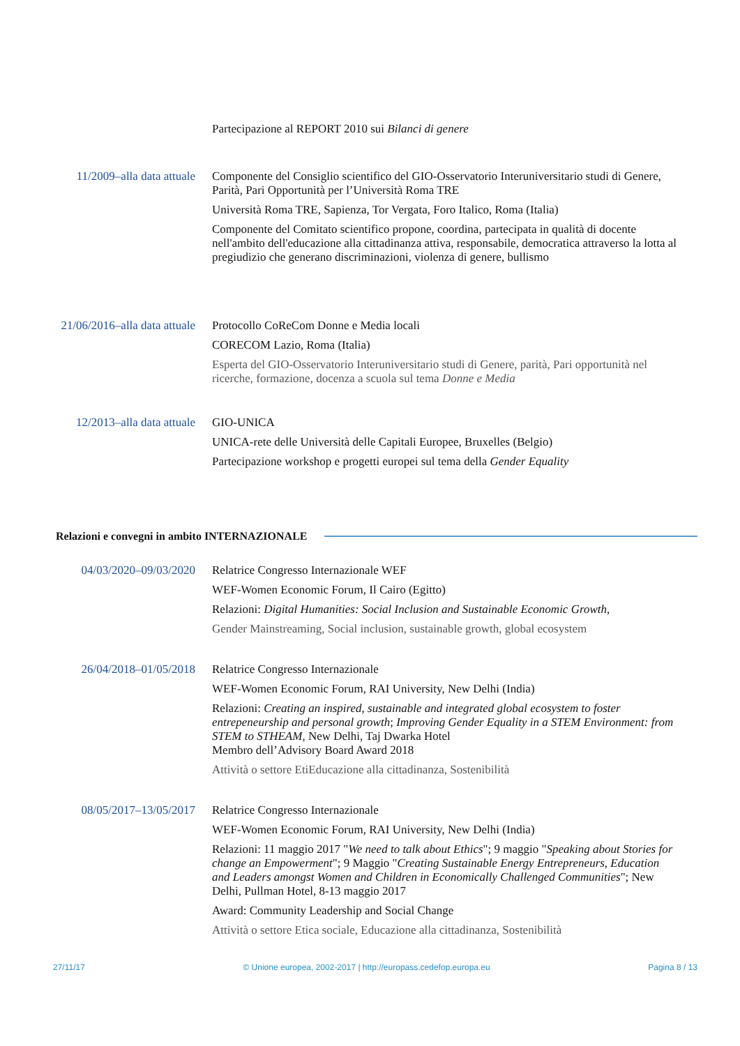Partecipazione al REPORT 2010 sui Bilanci di genere
11/2009–alla data attuale
Componente del Consiglio scientifico del GIO-Osservatorio Interuniversitario studi di Genere, Parità, Pari Opportunità per l’Università Roma TRE
Università Roma TRE, Sapienza, Tor Vergata, Foro Italico, Roma (Italia)
Componente del Comitato scientifico propone, coordina, partecipata in qualità di docente nell'ambito dell'educazione alla cittadinanza attiva, responsabile, democratica attraverso la lotta al pregiudizio che generano discriminazioni, violenza di genere, bullismo
21/06/2016–alla data attuale
Protocollo CoReCom Donne e Media locali
CORECOM Lazio, Roma (Italia)
Esperta del GIO-Osservatorio Interuniversitario studi di Genere, parità, Pari opportunità nel ricerche, formazione, docenza a scuola sul tema Donne e Media
12/2013–alla data attuale
GIO-UNICA
UNICA-rete delle Università delle Capitali Europee, Bruxelles (Belgio)
Partecipazione workshop e progetti europei sul tema della Gender Equality
Relazioni e convegni in ambito INTERNAZIONALE
04/03/2020–09/03/2020
Relatrice Congresso Internazionale WEF
WEF-Women Economic Forum, Il Cairo (Egitto)
Relazioni: Digital Humanities: Social Inclusion and Sustainable Economic Growth,
Gender Mainstreaming, Social inclusion, sustainable growth, global ecosystem
26/04/2018–01/05/2018
Relatrice Congresso Internazionale
WEF-Women Economic Forum, RAI University, New Delhi (India)
Relazioni: Creating an inspired, sustainable and integrated global ecosystem to foster entrepeneurship and personal growth; Improving Gender Equality in a STEM Environment: from STEM to STHEAM, New Delhi, Taj Dwarka Hotel
Membro dell’Advisory Board Award 2018
Attività o settore EtiEducazione alla cittadinanza, Sostenibilità
08/05/2017–13/05/2017
Relatrice Congresso Internazionale
WEF-Women Economic Forum, RAI University, New Delhi (India)
Relazioni: 11 maggio 2017 "We need to talk about Ethics"; 9 maggio "Speaking about Stories for change an Empowerment"; 9 Maggio "Creating Sustainable Energy Entrepreneurs, Education and Leaders amongst Women and Children in Economically Challenged Communities"; New Delhi, Pullman Hotel, 8-13 maggio 2017
Award: Community Leadership and Social Change
Attività o settore Etica sociale, Educazione alla cittadinanza, Sostenibilità
27/11/17 © Unione europea, 2002-2017 | http://europass.cedefop.europa.eu Pagina 8 / 13